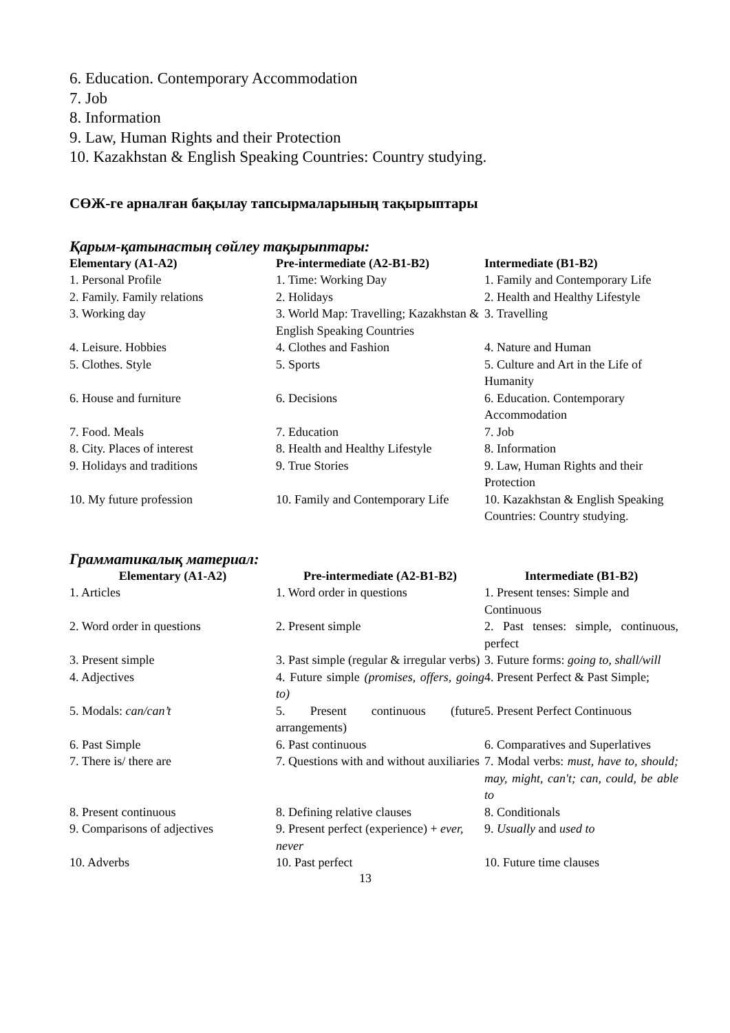6. Education. Contemporary Accommodation
7. Job
8. Information
9. Law, Human Rights and their Protection
10. Kazakhstan & English Speaking Countries: Country studying.
СӨЖ-ге арналған бақылау тапсырмаларының тақырыптары
Қарым-қатынастың сөйлеу тақырыптары:
| Elementary (A1-A2) | Pre-intermediate (A2-B1-B2) | Intermediate (B1-B2) |
| --- | --- | --- |
| 1. Personal Profile | 1. Time: Working Day | 1. Family and Contemporary Life |
| 2. Family. Family relations | 2. Holidays | 2. Health and Healthy Lifestyle |
| 3. Working day | 3. World Map: Travelling; Kazakhstan & English Speaking Countries | 3. Travelling |
| 4. Leisure. Hobbies | 4. Clothes and Fashion | 4. Nature and Human |
| 5. Clothes. Style | 5. Sports | 5. Culture and Art in the Life of Humanity |
| 6. House and furniture | 6. Decisions | 6. Education. Contemporary Accommodation |
| 7. Food. Meals | 7. Education | 7. Job |
| 8. City. Places of interest | 8. Health and Healthy Lifestyle | 8. Information |
| 9. Holidays and traditions | 9. True Stories | 9. Law, Human Rights and their Protection |
| 10. My future profession | 10. Family and Contemporary Life | 10. Kazakhstan & English Speaking Countries: Country studying. |
Грамматикалық материал:
| Elementary (A1-A2) | Pre-intermediate (A2-B1-B2) | Intermediate (B1-B2) |
| --- | --- | --- |
| 1. Articles | 1. Word order in questions | 1. Present tenses: Simple and Continuous |
| 2. Word order in questions | 2. Present simple | 2. Past tenses: simple, continuous, perfect |
| 3. Present simple | 3. Past simple (regular & irregular verbs) | 3. Future forms: going to, shall/will |
| 4. Adjectives | 4. Future simple (promises, offers, going to) | 4. Present Perfect & Past Simple; |
| 5. Modals: can/can’t | 5. Present continuous (future arrangements) | 5. Present Perfect Continuous |
| 6. Past Simple | 6. Past continuous | 6. Comparatives and Superlatives |
| 7. There is/ there are | 7. Questions with and without auxiliaries | 7. Modal verbs: must, have to, should; may, might, can't; can, could, be able to |
| 8. Present continuous | 8. Defining relative clauses | 8. Conditionals |
| 9. Comparisons of adjectives | 9. Present perfect (experience) + ever, never | 9. Usually and used to |
| 10. Adverbs | 10. Past perfect | 10. Future time clauses |
13